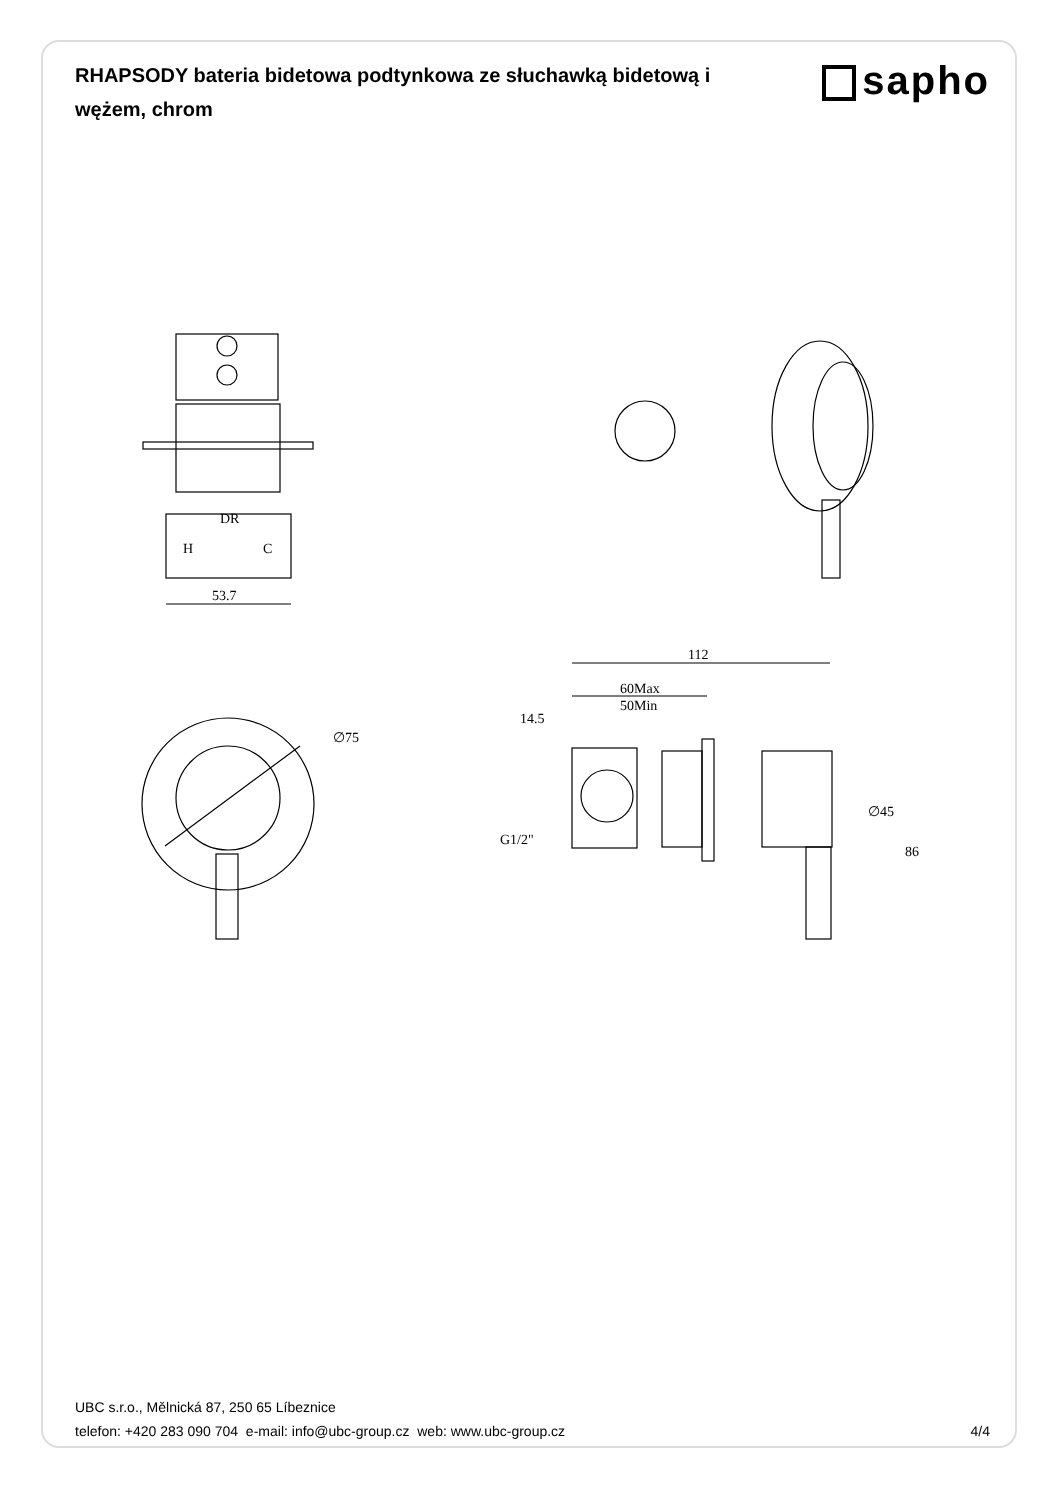RHAPSODY bateria bidetowa podtynkowa ze słuchawką bidetową i wężem, chrom
sapho
DR
H
C
53.7
∅75
112
60Max
50Min
14.5
G1/2"
∅45
86
UBC s.r.o., Mělnická 87, 250 65 Líbeznice
telefon: +420 283 090 704 e-mail: info@ubc-group.cz web: www.ubc-group.cz
4/4